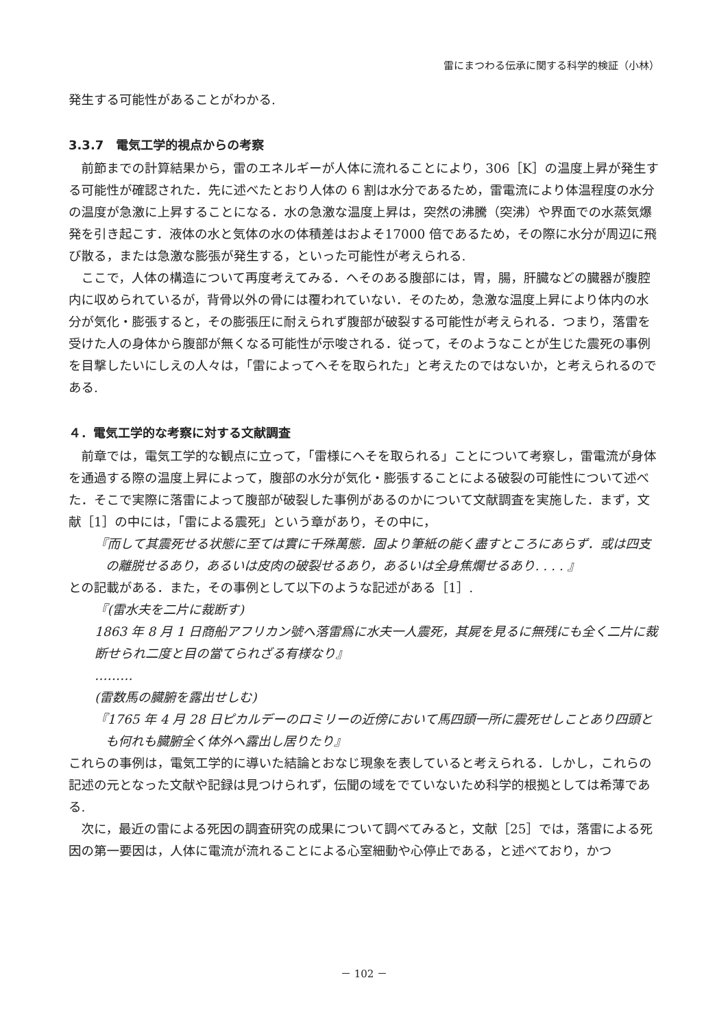雷にまつわる伝承に関する科学的検証（小林）
発生する可能性があることがわかる.
3.3.7　電気工学的視点からの考察
前節までの計算結果から，雷のエネルギーが人体に流れることにより，306［K］の温度上昇が発生する可能性が確認された．先に述べたとおり人体の 6 割は水分であるため，雷電流により体温程度の水分の温度が急激に上昇することになる．水の急激な温度上昇は，突然の沸騰（突沸）や界面での水蒸気爆発を引き起こす．液体の水と気体の水の体積差はおよそ17000 倍であるため，その際に水分が周辺に飛び散る，または急激な膨張が発生する，といった可能性が考えられる.
ここで，人体の構造について再度考えてみる．へそのある腹部には，胃，腸，肝臓などの臓器が腹腔内に収められているが，背骨以外の骨には覆われていない．そのため，急激な温度上昇により体内の水分が気化・膨張すると，その膨張圧に耐えられず腹部が破裂する可能性が考えられる．つまり，落雷を受けた人の身体から腹部が無くなる可能性が示唆される．従って，そのようなことが生じた震死の事例を目撃したいにしえの人々は，「雷によってへそを取られた」と考えたのではないか，と考えられるのである.
４．電気工学的な考察に対する文献調査
前章では，電気工学的な観点に立って，「雷様にへそを取られる」ことについて考察し，雷電流が身体を通過する際の温度上昇によって，腹部の水分が気化・膨張することによる破裂の可能性について述べた．そこで実際に落雷によって腹部が破裂した事例があるのかについて文献調査を実施した．まず，文献［1］の中には，「雷による震死」という章があり，その中に，
『而して其震死せる状態に至ては實に千殊萬態．固より筆紙の能く盡すところにあらず．或は四支の離脱せるあり，あるいは皮肉の破裂せるあり，あるいは全身焦爛せるあり. . . . 』
との記載がある．また，その事例として以下のような記述がある［1］.
『(雷水夫を二片に裁断す)
1863 年 8 月 1 日商船アフリカン號へ落雷爲に水夫一人震死，其屍を見るに無残にも全く二片に裁断せられ二度と目の當てられざる有様なり』
………
(雷数馬の臓腑を露出せしむ)
『1765 年 4 月 28 日ピカルデーのロミリーの近傍において馬四頭一所に震死せしことあり四頭とも何れも臓腑全く体外へ露出し居りたり』
これらの事例は，電気工学的に導いた結論とおなじ現象を表していると考えられる．しかし，これらの記述の元となった文献や記録は見つけられず，伝聞の域をでていないため科学的根拠としては希薄である.
次に，最近の雷による死因の調査研究の成果について調べてみると，文献［25］では，落雷による死因の第一要因は，人体に電流が流れることによる心室細動や心停止である，と述べており，かつ
－ 102 －